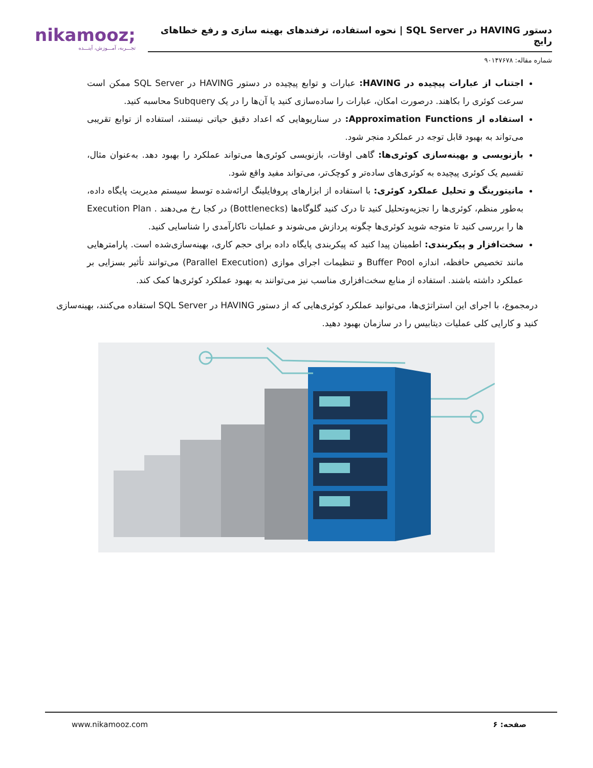nikamooz;
تجـــربه، آمـــوزش، آینـــده
دستور HAVING در SQL Server | نحوه استفاده، ترفندهای بهینه سازی و رفع خطاهای رایج
شماره مقاله: ۹۰۱۴۷۶۷۸
اجتناب از عبارات پیچیده در HAVING: عبارات و توابع پیچیده در دستور HAVING در SQL Server ممکن است سرعت کوئری را بکاهند. درصورت امکان، عبارات را ساده‌سازی کنید یا آن‌ها را در یک Subquery محاسبه کنید.
استفاده از Approximation Functions: در سناریوهایی که اعداد دقیق حیاتی نیستند، استفاده از توابع تقریبی می‌تواند به بهبود قابل توجه در عملکرد منجر شود.
بازنویسی و بهینه‌سازی کوئری‌ها: گاهی اوقات، بازنویسی کوئری‌ها می‌تواند عملکرد را بهبود دهد. به‌عنوان مثال، تقسیم یک کوئری پیچیده به کوئری‌های ساده‌تر و کوچک‌تر، می‌تواند مفید واقع شود.
مانیتورینگ و تحلیل عملکرد کوئری: با استفاده از ابزارهای پروفایلینگ ارائه‌شده توسط سیستم مدیریت پایگاه داده، به‌طور منظم، کوئری‌ها را تجزیه‌وتحلیل کنید تا درک کنید گلوگاه‌ها (Bottlenecks) در کجا رخ می‌دهند . Execution Plan ها را بررسی کنید تا متوجه شوید کوئری‌ها چگونه پردازش می‌شوند و عملیات ناکارآمدی را شناسایی کنید.
سخت‌افزار و پیکربندی: اطمینان پیدا کنید که پیکربندی پایگاه داده برای حجم کاری، بهینه‌سازی‌شده است. پارامترهایی مانند تخصیص حافظه، اندازه Buffer Pool و تنظیمات اجرای موازی (Parallel Execution) می‌توانند تأثیر بسزایی بر عملکرد داشته باشند. استفاده از منابع سخت‌افزاری مناسب نیز می‌توانند به بهبود عملکرد کوئری‌ها کمک کند.
درمجموع، با اجرای این استراتژی‌ها، می‌توانید عملکرد کوئری‌هایی که از دستور HAVING در SQL Server استفاده می‌کنند، بهینه‌سازی کنید و کارایی کلی عملیات دیتابیس را در سازمان بهبود دهید.
www.nikamooz.com صفحه: ۶